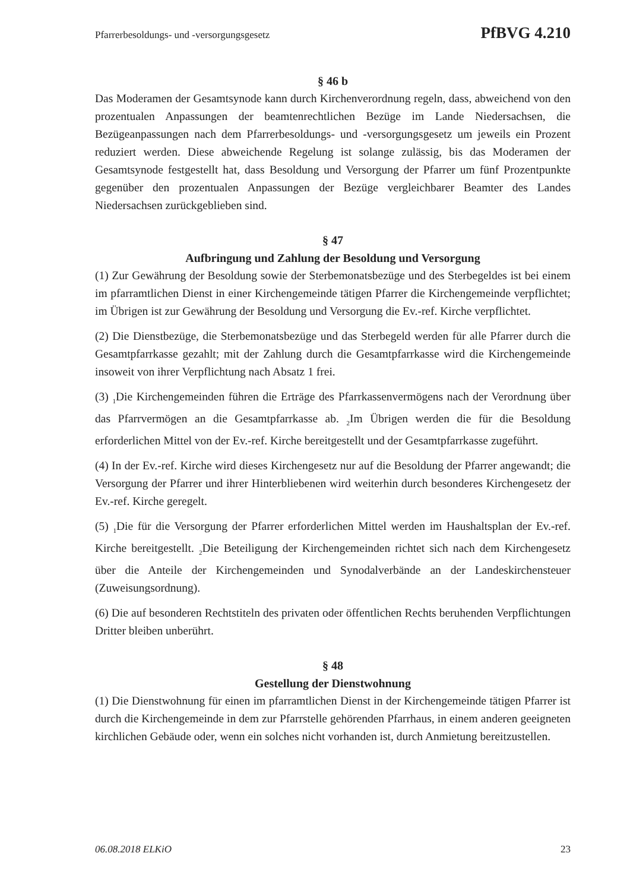Pfarrerbesoldungs- und -versorgungsgesetz PfBVG 4.210
§ 46 b
Das Moderamen der Gesamtsynode kann durch Kirchenverordnung regeln, dass, abweichend von den prozentualen Anpassungen der beamtenrechtlichen Bezüge im Lande Niedersachsen, die Bezügeanpassungen nach dem Pfarrerbesoldungs- und -versorgungsgesetz um jeweils ein Prozent reduziert werden. Diese abweichende Regelung ist solange zulässig, bis das Moderamen der Gesamtsynode festgestellt hat, dass Besoldung und Versorgung der Pfarrer um fünf Prozentpunkte gegenüber den prozentualen Anpassungen der Bezüge vergleichbarer Beamter des Landes Niedersachsen zurückgeblieben sind.
§ 47
Aufbringung und Zahlung der Besoldung und Versorgung
(1) Zur Gewährung der Besoldung sowie der Sterbemonatsbezüge und des Sterbegeldes ist bei einem im pfarramtlichen Dienst in einer Kirchengemeinde tätigen Pfarrer die Kirchengemeinde verpflichtet; im Übrigen ist zur Gewährung der Besoldung und Versorgung die Ev.-ref. Kirche verpflichtet.
(2) Die Dienstbezüge, die Sterbemonatsbezüge und das Sterbegeld werden für alle Pfarrer durch die Gesamtpfarrkasse gezahlt; mit der Zahlung durch die Gesamtpfarrkasse wird die Kirchengemeinde insoweit von ihrer Verpflichtung nach Absatz 1 frei.
(3) <sub>1</sub>Die Kirchengemeinden führen die Erträge des Pfarrkassenvermögens nach der Verordnung über das Pfarrvermögen an die Gesamtpfarrkasse ab. <sub>2</sub>Im Übrigen werden die für die Besoldung erforderlichen Mittel von der Ev.-ref. Kirche bereitgestellt und der Gesamtpfarrkasse zugeführt.
(4) In der Ev.-ref. Kirche wird dieses Kirchengesetz nur auf die Besoldung der Pfarrer angewandt; die Versorgung der Pfarrer und ihrer Hinterbliebenen wird weiterhin durch besonderes Kirchengesetz der Ev.-ref. Kirche geregelt.
(5) <sub>1</sub>Die für die Versorgung der Pfarrer erforderlichen Mittel werden im Haushaltsplan der Ev.-ref. Kirche bereitgestellt. <sub>2</sub>Die Beteiligung der Kirchengemeinden richtet sich nach dem Kirchengesetz über die Anteile der Kirchengemeinden und Synodalverbände an der Landeskirchensteuer (Zuweisungsordnung).
(6) Die auf besonderen Rechtstiteln des privaten oder öffentlichen Rechts beruhenden Verpflichtungen Dritter bleiben unberührt.
§ 48
Gestellung der Dienstwohnung
(1) Die Dienstwohnung für einen im pfarramtlichen Dienst in der Kirchengemeinde tätigen Pfarrer ist durch die Kirchengemeinde in dem zur Pfarrstelle gehörenden Pfarrhaus, in einem anderen geeigneten kirchlichen Gebäude oder, wenn ein solches nicht vorhanden ist, durch Anmietung bereitzustellen.
06.08.2018 ELKiO 23